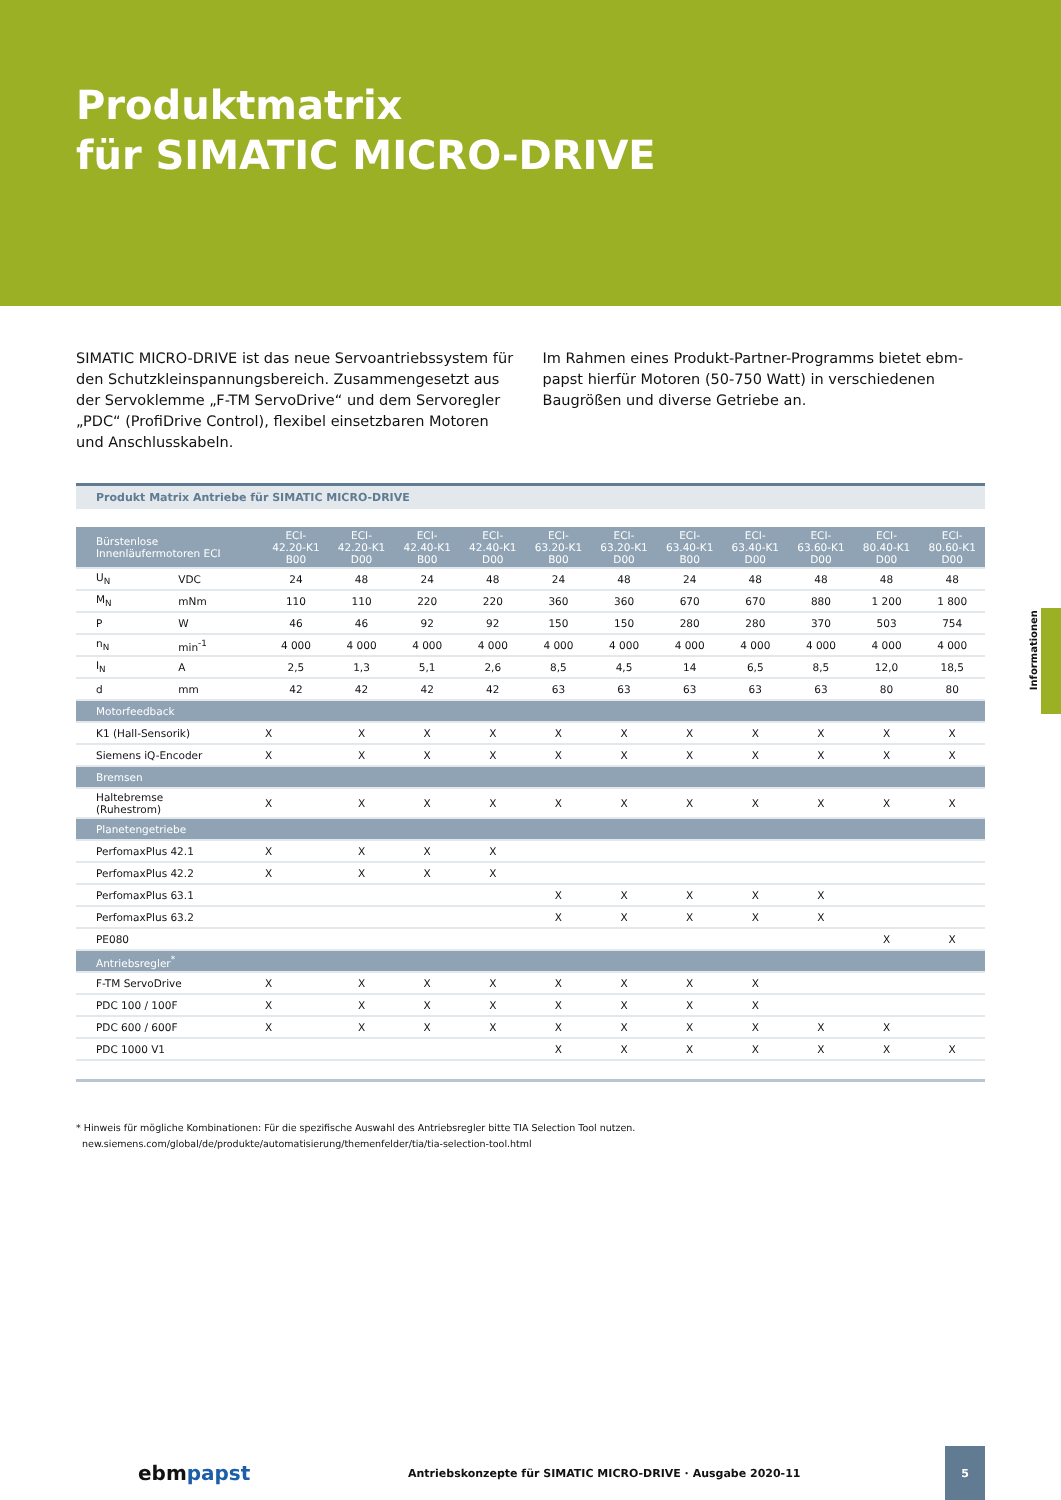Produktmatrix
für SIMATIC MICRO-DRIVE
SIMATIC MICRO-DRIVE ist das neue Servoantriebssystem für den Schutzkleinspannungsbereich. Zusammengesetzt aus der Servo­klemme „F-TM ServoDrive“ und dem Servoregler „PDC“ (ProfiDrive Control), flexibel einsetzbaren Motoren und Anschlusskabeln.
Im Rahmen eines Produkt-Partner-Programms bietet ebm-papst hierfür Motoren (50-750 Watt) in verschiedenen Baugrößen und diverse Getriebe an.
Informationen
Produkt Matrix Antriebe für SIMATIC MICRO-DRIVE
| Bürstenlose Innenläufermotoren ECI | | ECI- 42.20-K1 B00 | ECI- 42.20-K1 D00 | ECI- 42.40-K1 B00 | ECI- 42.40-K1 D00 | ECI- 63.20-K1 B00 | ECI- 63.20-K1 D00 | ECI- 63.40-K1 B00 | ECI- 63.40-K1 D00 | ECI- 63.60-K1 D00 | ECI- 80.40-K1 D00 | ECI- 80.60-K1 D00 |
| --- | --- | --- | --- | --- | --- | --- | --- | --- | --- | --- | --- | --- |
| U<sub>N</sub> | VDC | 24 | 48 | 24 | 48 | 24 | 48 | 24 | 48 | 48 | 48 | 48 |
| M<sub>N</sub> | mNm | 110 | 110 | 220 | 220 | 360 | 360 | 670 | 670 | 880 | 1 200 | 1 800 |
| P | W | 46 | 46 | 92 | 92 | 150 | 150 | 280 | 280 | 370 | 503 | 754 |
| n<sub>N</sub> | min<sup>-1</sup> | 4 000 | 4 000 | 4 000 | 4 000 | 4 000 | 4 000 | 4 000 | 4 000 | 4 000 | 4 000 | 4 000 |
| I<sub>N</sub> | A | 2,5 | 1,3 | 5,1 | 2,6 | 8,5 | 4,5 | 14 | 6,5 | 8,5 | 12,0 | 18,5 |
| d | mm | 42 | 42 | 42 | 42 | 63 | 63 | 63 | 63 | 63 | 80 | 80 |
| Motorfeedback | | | | | | | | | | | | |
| K1 (Hall-Sensorik) | | X | X | X | X | X | X | X | X | X | X | X |
| Siemens iQ-Encoder | | X | X | X | X | X | X | X | X | X | X | X |
| Bremsen | | | | | | | | | | | | |
| Haltebremse (Ruhestrom) | | X | X | X | X | X | X | X | X | X | X | X |
| Planetengetriebe | | | | | | | | | | | | |
| PerfomaxPlus 42.1 | | X | X | X | X | | | | | | | |
| PerfomaxPlus 42.2 | | X | X | X | X | | | | | | | |
| PerfomaxPlus 63.1 | | | | | | X | X | X | X | X | | |
| PerfomaxPlus 63.2 | | | | | | X | X | X | X | X | | |
| PE080 | | | | | | | | | | | X | X |
| Antriebsregler<sup>*</sup> | | | | | | | | | | | | |
| F-TM ServoDrive | | X | X | X | X | X | X | X | X | | | |
| PDC 100 / 100F | | X | X | X | X | X | X | X | X | | | |
| PDC 600 / 600F | | X | X | X | X | X | X | X | X | X | X | |
| PDC 1000 V1 | | | | | | X | X | X | X | X | X | X |
* Hinweis für mögliche Kombinationen: Für die spezifische Auswahl des Antriebsregler bitte TIA Selection Tool nutzen.
new.siemens.com/global/de/produkte/automatisierung/themenfelder/tia/tia-selection-tool.html
ebmpapst
Antriebskonzepte für SIMATIC MICRO-DRIVE · Ausgabe 2020-11
5